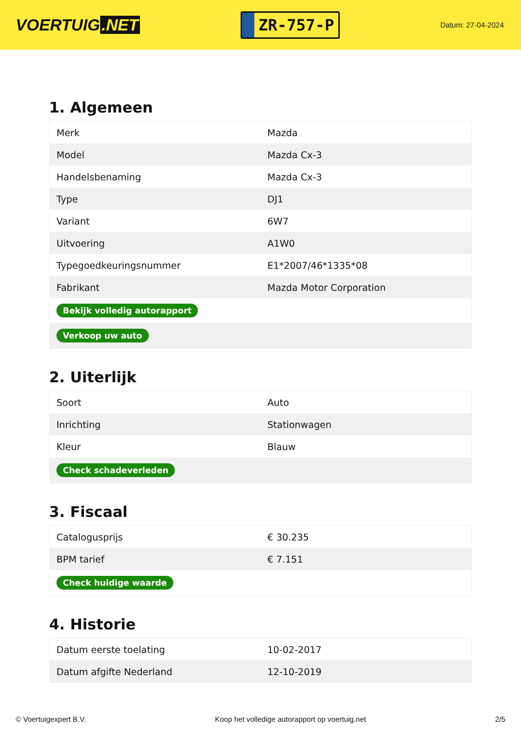VOERTUIG.NET
ZR-757-P
Datum: 27-04-2024
1. Algemeen
| Merk | Mazda |
| Model | Mazda Cx-3 |
| Handelsbenaming | Mazda Cx-3 |
| Type | DJ1 |
| Variant | 6W7 |
| Uitvoering | A1W0 |
| Typegoedkeuringsnummer | E1*2007/46*1335*08 |
| Fabrikant | Mazda Motor Corporation |
| Bekijk volledig autorapport | |
| Verkoop uw auto | |
2. Uiterlijk
| Soort | Auto |
| Inrichting | Stationwagen |
| Kleur | Blauw |
| Check schadeverleden | |
3. Fiscaal
| Catalogusprijs | € 30.235 |
| BPM tarief | € 7.151 |
| Check huidige waarde | |
4. Historie
| Datum eerste toelating | 10-02-2017 |
| Datum afgifte Nederland | 12-10-2019 |
© Voertuigexpert B.V. Koop het volledige autorapport op voertuig.net 2/5